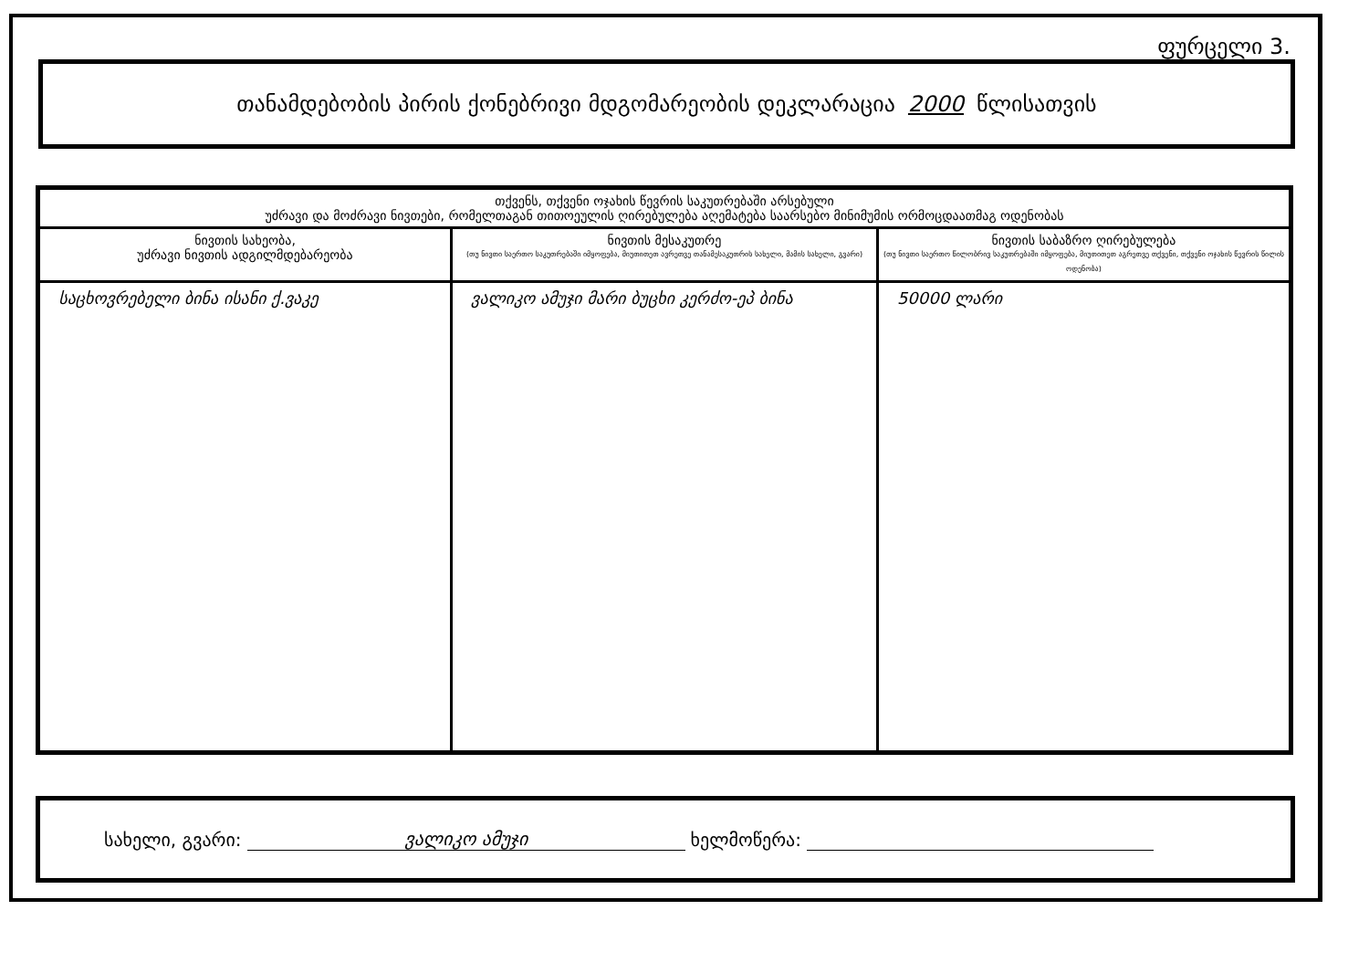ფურცელი 3.
თანამდებობის პირის ქონებრივი მდგომარეობის დეკლარაცია 2000 წლისათვის
| თქვენს, თქვენი ოჯახის წევრის საკუთრებაში არსებული უძრავი და მოძრავი ნივთები, რომელთაგან თითოეულის ღირებულება აღემატება საარსებო მინიმუმის ორმოცდაათმაგ ოდენობას | | |
| --- | --- | --- |
| ნივთის სახეობა, უძრავი ნივთის ადგილმდებარეობა | ნივთის მესაკუთრე (თუ ნივთი საერთო საკუთრებაში იმყოფება, მიუთითეთ ავრეთვე თანამესაკუთრის სახელი, მამის სახელი, გვარი) | ნივთის საბაზრო ღირებულება (თუ ნივთი საერთო წილობრივ საკუთრებაში იმყოფება, მიუთითეთ აგრეთვე თქვენი, თქვენი ოჯახის წევრის წილის ოდენობა) |
| საცხოვრებელი ბინა ისანი ქ.ვაკე | ვალიკო ამუჯი მარი ბუცხი კერძო-ეპ ბინა | 50000 ლარი |
სახელი, გვარი: ვალიკო ამუჯი ხელმოწერა: